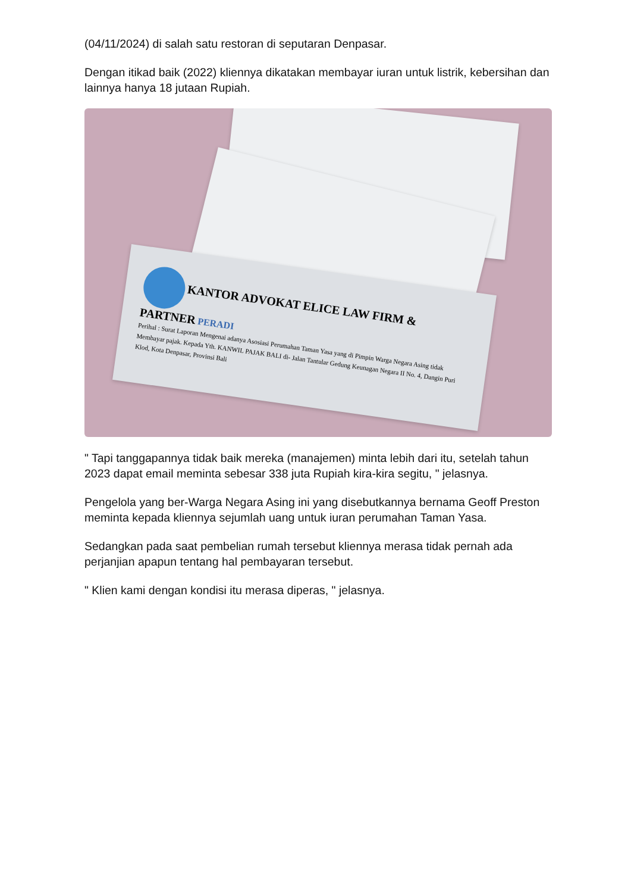(04/11/2024) di salah satu restoran di seputaran Denpasar.
Dengan itikad baik (2022) kliennya dikatakan membayar iuran untuk listrik, kebersihan dan lainnya hanya 18 jutaan Rupiah.
KANTOR ADVOKAT ELICE LAW FIRM & PARTNER PERADI
Perihal : Surat Laporan Mengenai adanya Asosiasi Perumahan Taman Yasa yang di Pimpin Warga Negara Asing tidak Membayar pajak. Kepada Yth. KANWIL PAJAK BALI di- Jalan Tantular Gedung Keunagan Negara II No. 4, Dangin Puri Klod, Kota Denpasar, Provinsi Bali
" Tapi tanggapannya tidak baik mereka (manajemen) minta lebih dari itu, setelah tahun 2023 dapat email meminta sebesar 338 juta Rupiah kira-kira segitu, " jelasnya.
Pengelola yang ber-Warga Negara Asing ini yang disebutkannya bernama Geoff Preston meminta kepada kliennya sejumlah uang untuk iuran perumahan Taman Yasa.
Sedangkan pada saat pembelian rumah tersebut kliennya merasa tidak pernah ada perjanjian apapun tentang hal pembayaran tersebut.
" Klien kami dengan kondisi itu merasa diperas, " jelasnya.